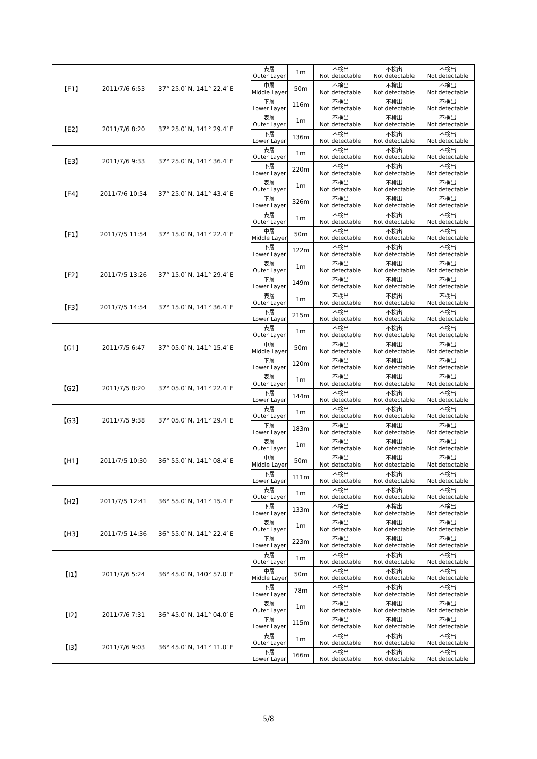| 【E1】 | 2011/7/6 6:53 | 37° 25.0′ N, 141° 22.4′ E | 表層 Outer Layer | 1m | 不検出 Not detectable | 不検出 Not detectable | 不検出 Not detectable |
| | | | 中層 Middle Layer | 50m | 不検出 Not detectable | 不検出 Not detectable | 不検出 Not detectable |
| | | | 下層 Lower Layer | 116m | 不検出 Not detectable | 不検出 Not detectable | 不検出 Not detectable |
| 【E2】 | 2011/7/6 8:20 | 37° 25.0′ N, 141° 29.4′ E | 表層 Outer Layer | 1m | 不検出 Not detectable | 不検出 Not detectable | 不検出 Not detectable |
| | | | 下層 Lower Layer | 136m | 不検出 Not detectable | 不検出 Not detectable | 不検出 Not detectable |
| 【E3】 | 2011/7/6 9:33 | 37° 25.0′ N, 141° 36.4′ E | 表層 Outer Layer | 1m | 不検出 Not detectable | 不検出 Not detectable | 不検出 Not detectable |
| | | | 下層 Lower Layer | 220m | 不検出 Not detectable | 不検出 Not detectable | 不検出 Not detectable |
| 【E4】 | 2011/7/6 10:54 | 37° 25.0′ N, 141° 43.4′ E | 表層 Outer Layer | 1m | 不検出 Not detectable | 不検出 Not detectable | 不検出 Not detectable |
| | | | 下層 Lower Layer | 326m | 不検出 Not detectable | 不検出 Not detectable | 不検出 Not detectable |
| 【F1】 | 2011/7/5 11:54 | 37° 15.0′ N, 141° 22.4′ E | 表層 Outer Layer | 1m | 不検出 Not detectable | 不検出 Not detectable | 不検出 Not detectable |
| | | | 中層 Middle Layer | 50m | 不検出 Not detectable | 不検出 Not detectable | 不検出 Not detectable |
| | | | 下層 Lower Layer | 122m | 不検出 Not detectable | 不検出 Not detectable | 不検出 Not detectable |
| 【F2】 | 2011/7/5 13:26 | 37° 15.0′ N, 141° 29.4′ E | 表層 Outer Layer | 1m | 不検出 Not detectable | 不検出 Not detectable | 不検出 Not detectable |
| | | | 下層 Lower Layer | 149m | 不検出 Not detectable | 不検出 Not detectable | 不検出 Not detectable |
| 【F3】 | 2011/7/5 14:54 | 37° 15.0′ N, 141° 36.4′ E | 表層 Outer Layer | 1m | 不検出 Not detectable | 不検出 Not detectable | 不検出 Not detectable |
| | | | 下層 Lower Layer | 215m | 不検出 Not detectable | 不検出 Not detectable | 不検出 Not detectable |
| 【G1】 | 2011/7/5 6:47 | 37° 05.0′ N, 141° 15.4′ E | 表層 Outer Layer | 1m | 不検出 Not detectable | 不検出 Not detectable | 不検出 Not detectable |
| | | | 中層 Middle Layer | 50m | 不検出 Not detectable | 不検出 Not detectable | 不検出 Not detectable |
| | | | 下層 Lower Layer | 120m | 不検出 Not detectable | 不検出 Not detectable | 不検出 Not detectable |
| 【G2】 | 2011/7/5 8:20 | 37° 05.0′ N, 141° 22.4′ E | 表層 Outer Layer | 1m | 不検出 Not detectable | 不検出 Not detectable | 不検出 Not detectable |
| | | | 下層 Lower Layer | 144m | 不検出 Not detectable | 不検出 Not detectable | 不検出 Not detectable |
| 【G3】 | 2011/7/5 9:38 | 37° 05.0′ N, 141° 29.4′ E | 表層 Outer Layer | 1m | 不検出 Not detectable | 不検出 Not detectable | 不検出 Not detectable |
| | | | 下層 Lower Layer | 183m | 不検出 Not detectable | 不検出 Not detectable | 不検出 Not detectable |
| 【H1】 | 2011/7/5 10:30 | 36° 55.0′ N, 141° 08.4′ E | 表層 Outer Layer | 1m | 不検出 Not detectable | 不検出 Not detectable | 不検出 Not detectable |
| | | | 中層 Middle Layer | 50m | 不検出 Not detectable | 不検出 Not detectable | 不検出 Not detectable |
| | | | 下層 Lower Layer | 111m | 不検出 Not detectable | 不検出 Not detectable | 不検出 Not detectable |
| 【H2】 | 2011/7/5 12:41 | 36° 55.0′ N, 141° 15.4′ E | 表層 Outer Layer | 1m | 不検出 Not detectable | 不検出 Not detectable | 不検出 Not detectable |
| | | | 下層 Lower Layer | 133m | 不検出 Not detectable | 不検出 Not detectable | 不検出 Not detectable |
| 【H3】 | 2011/7/5 14:36 | 36° 55.0′ N, 141° 22.4′ E | 表層 Outer Layer | 1m | 不検出 Not detectable | 不検出 Not detectable | 不検出 Not detectable |
| | | | 下層 Lower Layer | 223m | 不検出 Not detectable | 不検出 Not detectable | 不検出 Not detectable |
| 【I1】 | 2011/7/6 5:24 | 36° 45.0′ N, 140° 57.0′ E | 表層 Outer Layer | 1m | 不検出 Not detectable | 不検出 Not detectable | 不検出 Not detectable |
| | | | 中層 Middle Layer | 50m | 不検出 Not detectable | 不検出 Not detectable | 不検出 Not detectable |
| | | | 下層 Lower Layer | 78m | 不検出 Not detectable | 不検出 Not detectable | 不検出 Not detectable |
| 【I2】 | 2011/7/6 7:31 | 36° 45.0′ N, 141° 04.0′ E | 表層 Outer Layer | 1m | 不検出 Not detectable | 不検出 Not detectable | 不検出 Not detectable |
| | | | 下層 Lower Layer | 115m | 不検出 Not detectable | 不検出 Not detectable | 不検出 Not detectable |
| 【I3】 | 2011/7/6 9:03 | 36° 45.0′ N, 141° 11.0′ E | 表層 Outer Layer | 1m | 不検出 Not detectable | 不検出 Not detectable | 不検出 Not detectable |
| | | | 下層 Lower Layer | 166m | 不検出 Not detectable | 不検出 Not detectable | 不検出 Not detectable |
5/8